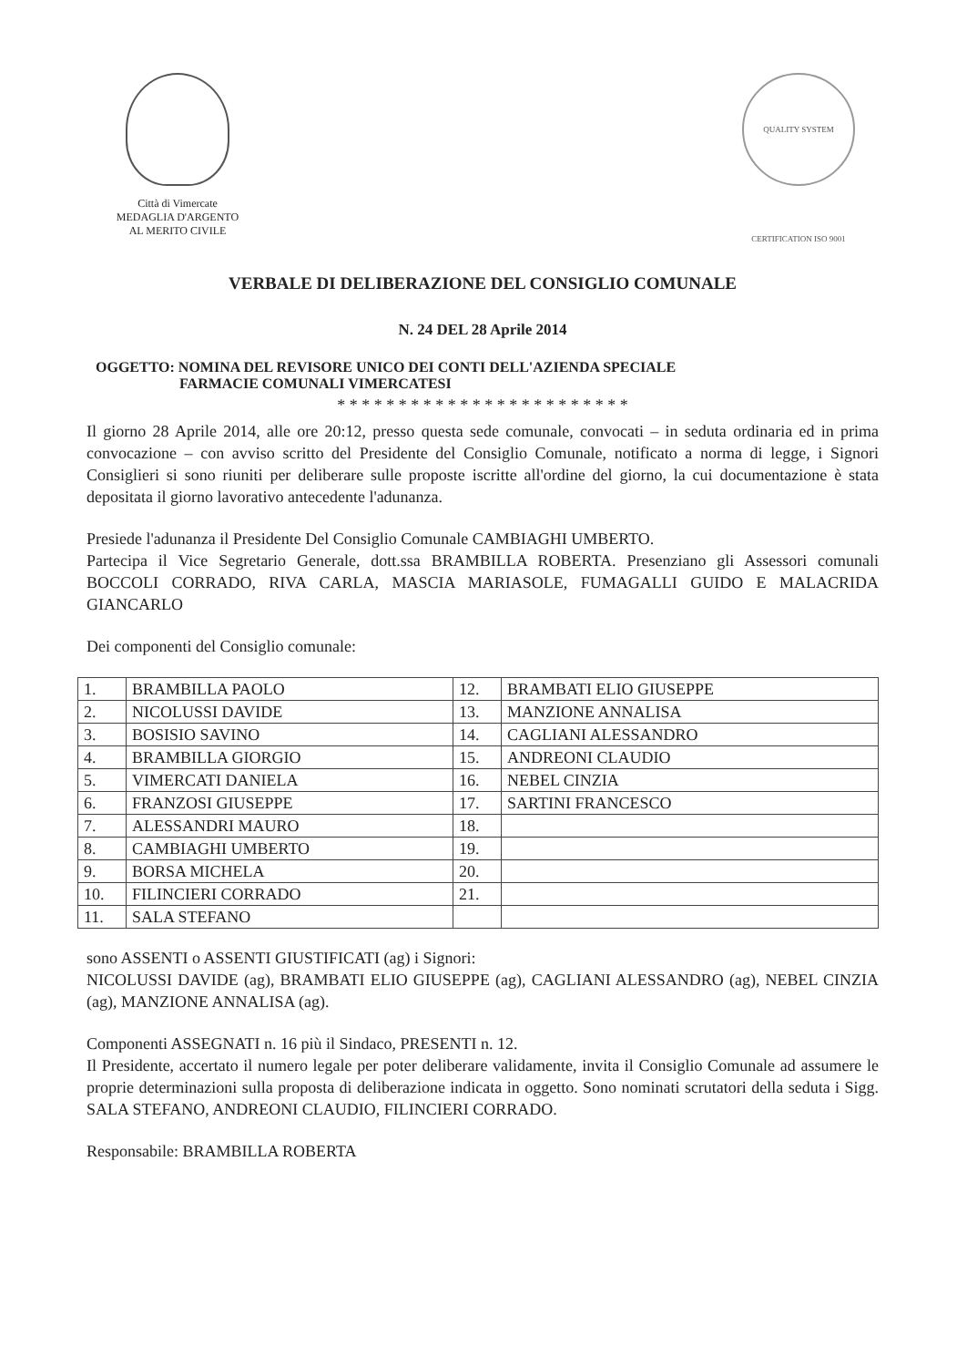Città di Vimercate
MEDAGLIA D'ARGENTO
AL MERITO CIVILE
QUALITY SYSTEM CERTIFICATION ISO 9001
VERBALE DI DELIBERAZIONE DEL CONSIGLIO COMUNALE
N. 24 DEL 28 Aprile 2014
OGGETTO: NOMINA DEL REVISORE UNICO DEI CONTI DELL'AZIENDA SPECIALE
FARMACIE COMUNALI VIMERCATESI
* * * * * * * * * * * * * * * * * * * * * * * *
Il giorno 28 Aprile 2014, alle ore 20:12, presso questa sede comunale, convocati – in seduta ordinaria ed in prima convocazione – con avviso scritto del Presidente del Consiglio Comunale, notificato a norma di legge, i Signori Consiglieri si sono riuniti per deliberare sulle proposte iscritte all'ordine del giorno, la cui documentazione è stata depositata il giorno lavorativo antecedente l'adunanza.
Presiede l'adunanza il Presidente Del Consiglio Comunale CAMBIAGHI UMBERTO.
Partecipa il Vice Segretario Generale, dott.ssa BRAMBILLA ROBERTA. Presenziano gli Assessori comunali BOCCOLI CORRADO, RIVA CARLA, MASCIA MARIASOLE, FUMAGALLI GUIDO E MALACRIDA GIANCARLO
Dei componenti del Consiglio comunale:
| 1. | BRAMBILLA PAOLO | 12. | BRAMBATI ELIO GIUSEPPE |
| 2. | NICOLUSSI DAVIDE | 13. | MANZIONE ANNALISA |
| 3. | BOSISIO SAVINO | 14. | CAGLIANI ALESSANDRO |
| 4. | BRAMBILLA GIORGIO | 15. | ANDREONI CLAUDIO |
| 5. | VIMERCATI DANIELA | 16. | NEBEL CINZIA |
| 6. | FRANZOSI GIUSEPPE | 17. | SARTINI FRANCESCO |
| 7. | ALESSANDRI MAURO | 18. | |
| 8. | CAMBIAGHI UMBERTO | 19. | |
| 9. | BORSA MICHELA | 20. | |
| 10. | FILINCIERI CORRADO | 21. | |
| 11. | SALA STEFANO | | |
sono ASSENTI o ASSENTI GIUSTIFICATI (ag) i Signori:
NICOLUSSI DAVIDE (ag), BRAMBATI ELIO GIUSEPPE (ag), CAGLIANI ALESSANDRO (ag), NEBEL CINZIA (ag), MANZIONE ANNALISA (ag).
Componenti ASSEGNATI n. 16 più il Sindaco, PRESENTI n. 12.
Il Presidente, accertato il numero legale per poter deliberare validamente, invita il Consiglio Comunale ad assumere le proprie determinazioni sulla proposta di deliberazione indicata in oggetto. Sono nominati scrutatori della seduta i Sigg. SALA STEFANO, ANDREONI CLAUDIO, FILINCIERI CORRADO.
Responsabile: BRAMBILLA ROBERTA